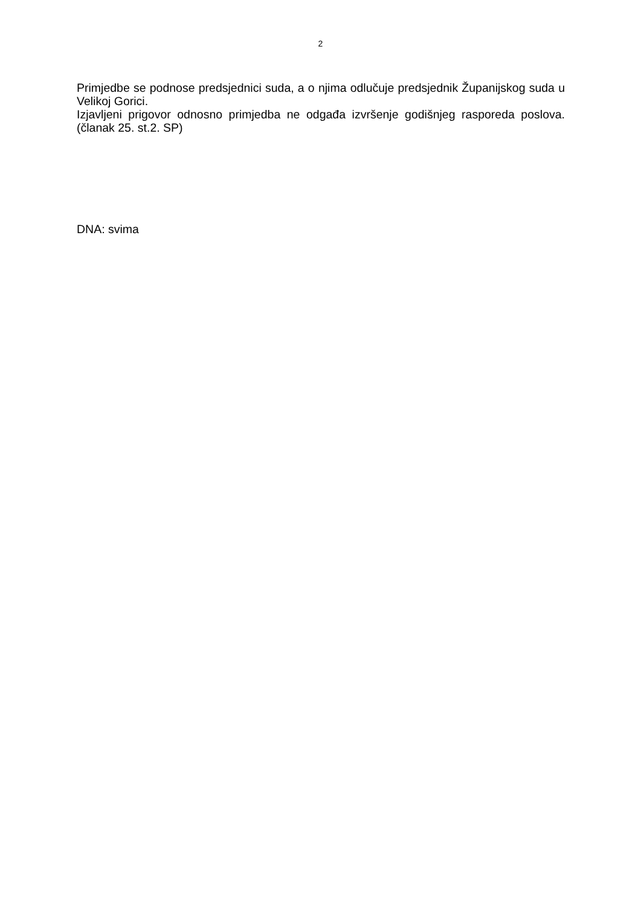2
Primjedbe se podnose predsjednici suda, a o njima odlučuje predsjednik Županijskog suda u Velikoj Gorici.
Izjavljeni prigovor odnosno primjedba ne odgađa izvršenje godišnjeg rasporeda poslova.(članak 25. st.2. SP)
DNA: svima